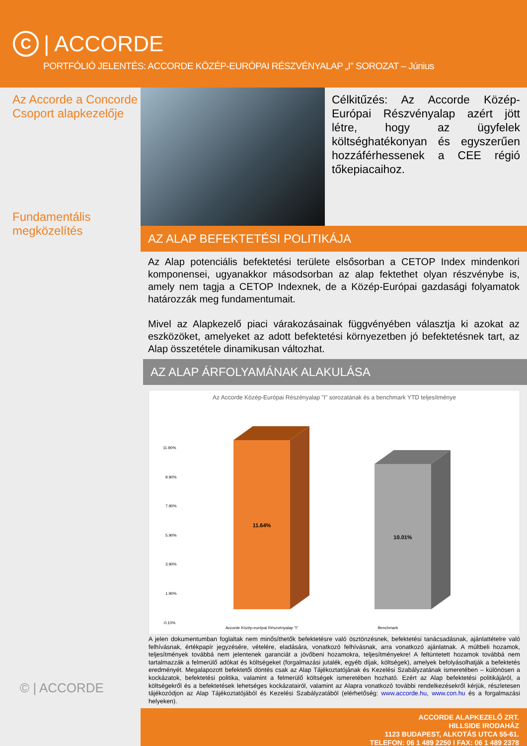C
| ACCORDE
PORTFÓLIÓ JELENTÉS: ACCORDE KÖZÉP-EURÓPAI RÉSZVÉNYALAP „I” SOROZAT – Június
Az Accorde a Concorde Csoport alapkezelője
Fundamentális megközelítés
© | ACCORDE
Célkitűzés: Az Accorde Közép-Európai Részvényalap azért jött létre, hogy az ügyfelek költséghatékonyan és egyszerűen hozzáférhessenek a CEE régió tőkepiacaihoz.
AZ ALAP BEFEKTETÉSI POLITIKÁJA
Az Alap potenciális befektetési területe elsősorban a CETOP Index mindenkori komponensei, ugyanakkor másodsorban az alap fektethet olyan részvénybe is, amely nem tagja a CETOP Indexnek, de a Közép-Európai gazdasági folyamatok határozzák meg fundamentumait.
Mivel az Alapkezelő piaci várakozásainak függvényében választja ki azokat az eszközöket, amelyeket az adott befektetési környezetben jó befektetésnek tart, az Alap összetétele dinamikusan változhat.
AZ ALAP ÁRFOLYAMÁNAK ALAKULÁSA
Az Accorde Közép-Európai Részényalap "I" sorozatának és a benchmark YTD teljesítménye
11.90%
9.90%
7.90%
5.90%
3.90%
1.90%
-0.10%
11.64%
10.01%
Accorde Közép-európai Részvényalap "I"
Benchmark
A jelen dokumentumban foglaltak nem minősíthetők befektetésre való ösztönzésnek, befektetési tanácsadásnak, ajánlattételre való felhívásnak, értékpapír jegyzésére, vételére, eladására, vonatkozó felhívásnak, arra vonatkozó ajánlatnak. A múltbeli hozamok, teljesítmények továbbá nem jelentenek garanciát a jövőbeni hozamokra, teljesítményekre! A feltüntetett hozamok továbbá nem tartalmazzák a felmerülő adókat és költségeket (forgalmazási jutalék, egyéb díjak, költségek), amelyek befolyásolhatják a befektetés eredményét. Megalapozott befektetői döntés csak az Alap Tájékoztatójának és Kezelési Szabályzatának ismeretében – különösen a kockázatok, befektetési politika, valamint a felmerülő költségek ismeretében hozható. Ezért az Alap befektetési politikájáról, a költségekről és a befektetések lehetséges kockázatairól, valamint az Alapra vonatkozó további rendelkezésekről kérjük, részletesen tájékozódjon az Alap Tájékoztatójából és Kezelési Szabályzatából (elérhetőség: www.accorde.hu, www.con.hu és a forgalmazási helyeken).
ACCORDE ALAPKEZELŐ ZRT.
HILLSIDE IRODAHÁZ
1123 BUDAPEST, ALKOTÁS UTCA 55-61.
TELEFON: 06 1 489 2250 I FAX: 06 1 489 2378